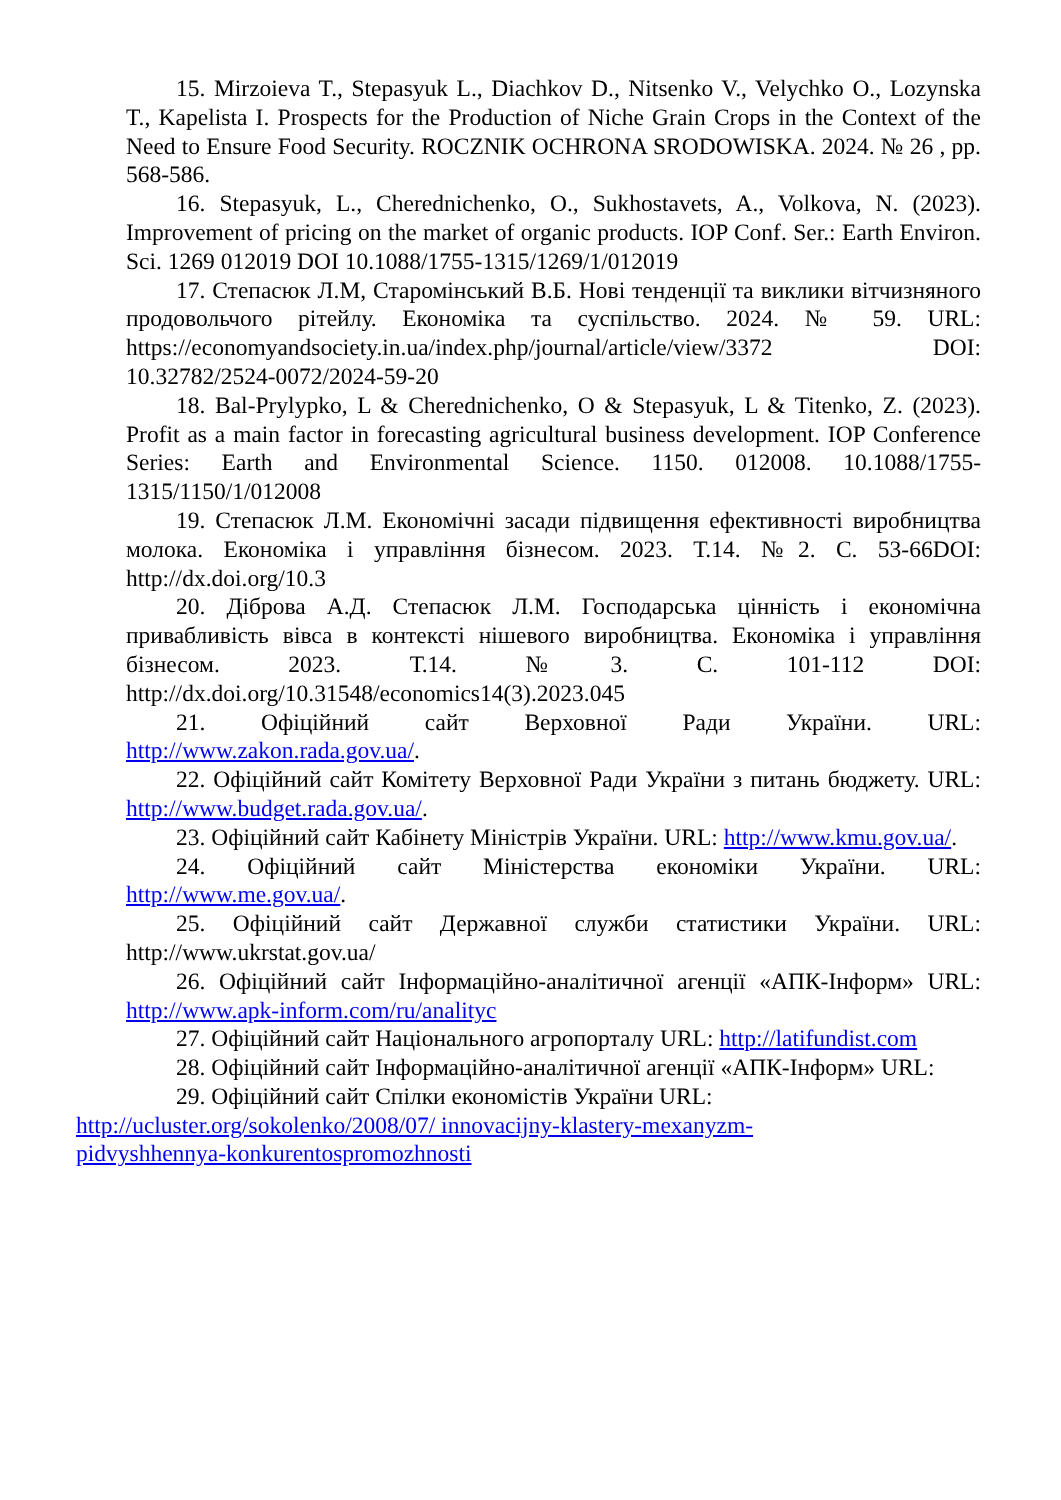15. Mirzoieva T., Stepasyuk L., Diachkov D., Nitsenko V., Velychko O., Lozynska T., Kapelista I. Prospects for the Production of Niche Grain Crops in the Context of the Need to Ensure Food Security. ROCZNIK OCHRONA SRODOWISKA. 2024. № 26 , pp. 568-586.
16. Stepasyuk, L., Cherednichenko, O., Sukhostavets, A., Volkova, N. (2023). Improvement of pricing on the market of organic products. IOP Conf. Ser.: Earth Environ. Sci. 1269 012019 DOI 10.1088/1755-1315/1269/1/012019
17. Степасюк Л.М, Старомінський В.Б. Нові тенденції та виклики вітчизняного продовольчого рітейлу. Економіка та суспільство. 2024. № 59. URL: https://economyandsociety.in.ua/index.php/journal/article/view/3372 DOI: 10.32782/2524-0072/2024-59-20
18. Bal-Prylypko, L & Cherednichenko, O & Stepasyuk, L & Titenko, Z. (2023). Profit as a main factor in forecasting agricultural business development. IOP Conference Series: Earth and Environmental Science. 1150. 012008. 10.1088/1755-1315/1150/1/012008
19. Степасюк Л.М. Економічні засади підвищення ефективності виробництва молока. Економіка і управління бізнесом. 2023. Т.14. №2. С. 53-66DOI: http://dx.doi.org/10.3
20. Діброва А.Д. Степасюк Л.М. Господарська цінність і економічна привабливість вівса в контексті нішевого виробництва. Економіка і управління бізнесом. 2023. Т.14. №3. С. 101-112 DOI: http://dx.doi.org/10.31548/economics14(3).2023.045
21. Офіційний сайт Верховної Ради України. URL: http://www.zakon.rada.gov.ua/.
22. Офіційний сайт Комітету Верховної Ради України з питань бюджету. URL: http://www.budget.rada.gov.ua/.
23. Офіційний сайт Кабінету Міністрів України. URL: http://www.kmu.gov.ua/.
24. Офіційний сайт Міністерства економіки України. URL: http://www.me.gov.ua/.
25. Офіційний сайт Державної служби статистики України. URL: http://www.ukrstat.gov.ua/
26. Офіційний сайт Інформаційно-аналітичної агенції «АПК-Інформ» URL: http://www.apk-inform.com/ru/analityc
27. Офіційний сайт Національного агропорталу URL: http://latifundist.com
28. Офіційний сайт Інформаційно-аналітичної агенції «АПК-Інформ» URL:
29. Офіційний сайт Спілки економістів України URL:
http://ucluster.org/sokolenko/2008/07/ innovacijny-klastery-mexanyzm-
pidvyshhennya-konkurentospromozhnosti